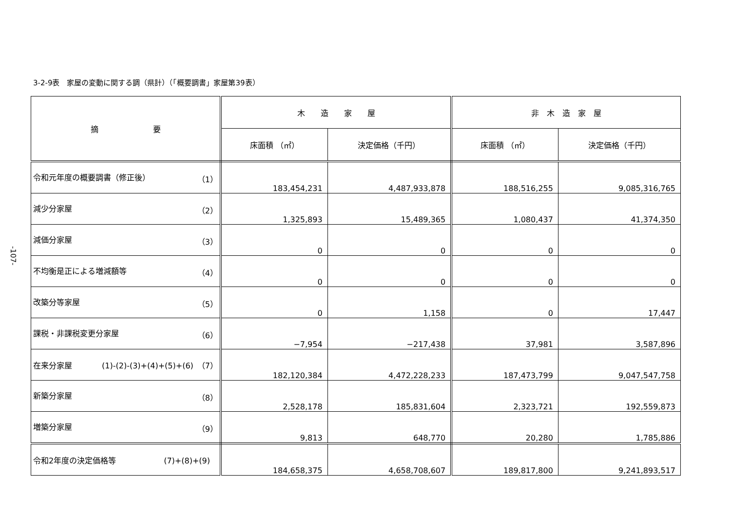3-2-9表　家屋の変動に関する調（県計）（「概要調書」家屋第39表）
-107-
| 摘 要 | 木 造 家 屋 | | 非 木 造 家 屋 | |
| --- | --- | --- | --- | --- |
| | 床面積 （㎡） | 決定価格（千円） | 床面積 （㎡） | 決定価格（千円） |
| 令和元年度の概要調書（修正後） （1） | 183,454,231 | 4,487,933,878 | 188,516,255 | 9,085,316,765 |
| 減少分家屋 （2） | 1,325,893 | 15,489,365 | 1,080,437 | 41,374,350 |
| 減価分家屋 （3） | 0 | 0 | 0 | 0 |
| 不均衡是正による増減額等 （4） | 0 | 0 | 0 | 0 |
| 改築分等家屋 （5） | 0 | 1,158 | 0 | 17,447 |
| 課税・非課税変更分家屋 （6） | −7,954 | −217,438 | 37,981 | 3,587,896 |
| 在来分家屋 (1)-(2)-(3)+(4)+(5)+(6) （7） | 182,120,384 | 4,472,228,233 | 187,473,799 | 9,047,547,758 |
| 新築分家屋 （8） | 2,528,178 | 185,831,604 | 2,323,721 | 192,559,873 |
| 増築分家屋 （9） | 9,813 | 648,770 | 20,280 | 1,785,886 |
| 令和2年度の決定価格等 (7)+(8)+(9) | 184,658,375 | 4,658,708,607 | 189,817,800 | 9,241,893,517 |